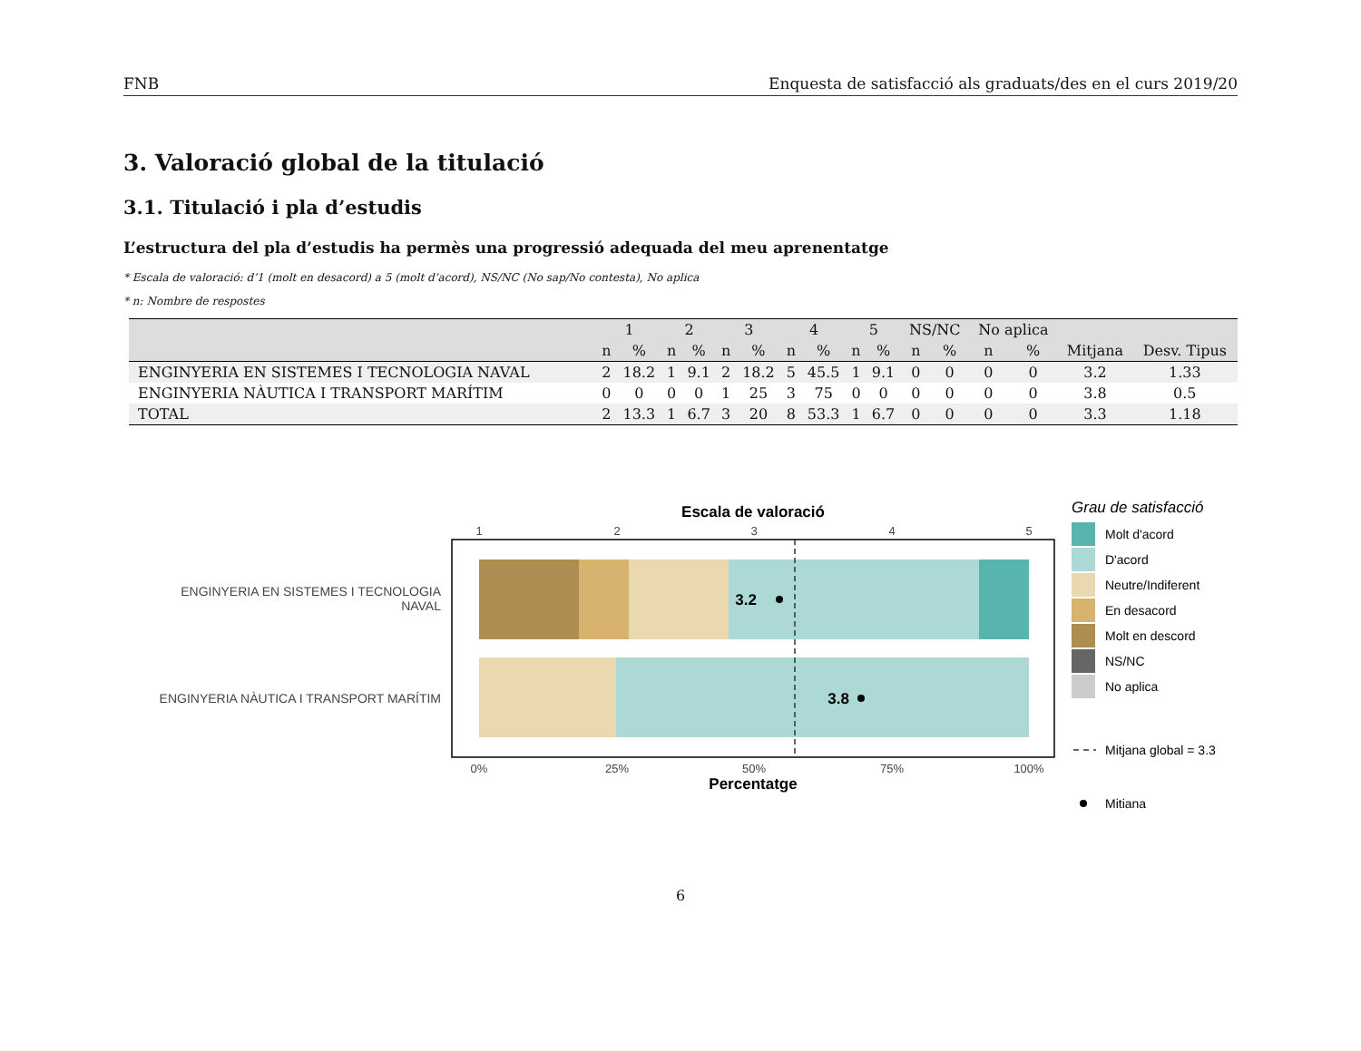FNB Enquesta de satisfacció als graduats/des en el curs 2019/20
3. Valoració global de la titulació
3.1. Titulació i pla d’estudis
L’estructura del pla d’estudis ha permès una progressió adequada del meu aprenentatge
* Escala de valoració: d’1 (molt en desacord) a 5 (molt d’acord), NS/NC (No sap/No contesta), No aplica
* n: Nombre de respostes
| | 1 | | 2 | | 3 | | 4 | | 5 | | NS/NC | | No aplica | | | |
| --- | --- | --- | --- | --- | --- | --- | --- | --- | --- | --- | --- | --- | --- | --- | --- | --- |
| | n | % | n | % | n | % | n | % | n | % | n | % | n | % | Mitjana | Desv. Tipus |
| ENGINYERIA EN SISTEMES I TECNOLOGIA NAVAL | 2 | 18.2 | 1 | 9.1 | 2 | 18.2 | 5 | 45.5 | 1 | 9.1 | 0 | 0 | 0 | 0 | 3.2 | 1.33 |
| ENGINYERIA NÀUTICA I TRANSPORT MARÍTIM | 0 | 0 | 0 | 0 | 1 | 25 | 3 | 75 | 0 | 0 | 0 | 0 | 0 | 0 | 3.8 | 0.5 |
| TOTAL | 2 | 13.3 | 1 | 6.7 | 3 | 20 | 8 | 53.3 | 1 | 6.7 | 0 | 0 | 0 | 0 | 3.3 | 1.18 |
Escala de valoració
1
2
3
4
5
3.2
3.8
ENGINYERIA EN SISTEMES I TECNOLOGIA
NAVAL
ENGINYERIA NÀUTICA I TRANSPORT MARÍTIM
0%
25%
50%
75%
100%
Percentatge
Grau de satisfacció
Molt d'acord
D'acord
Neutre/Indiferent
En desacord
Molt en descord
NS/NC
No aplica
Mitjana global = 3.3
Mitiana
6